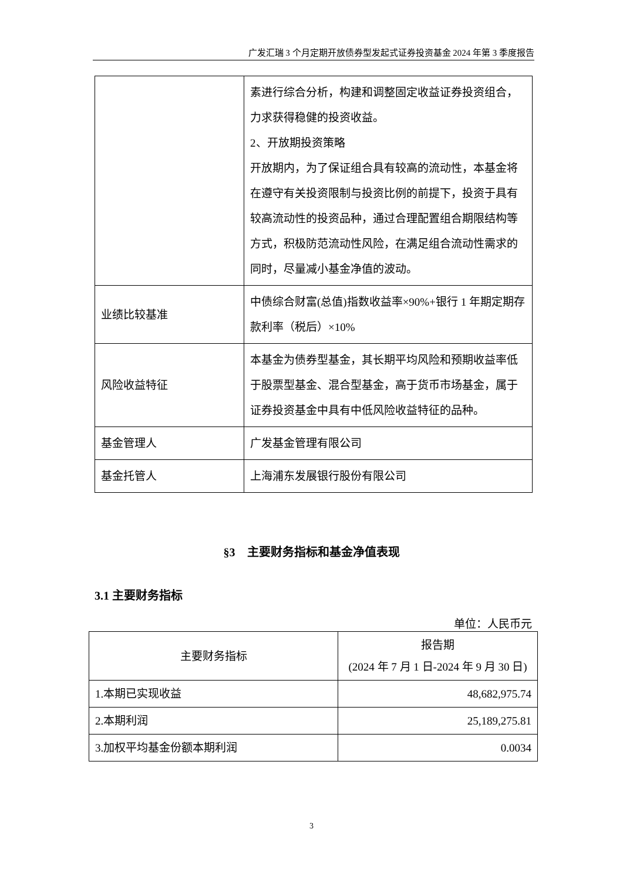广发汇瑞 3 个月定期开放债券型发起式证券投资基金 2024 年第 3 季度报告
| | 素进行综合分析，构建和调整固定收益证券投资组合，力求获得稳健的投资收益。 2、开放期投资策略 开放期内，为了保证组合具有较高的流动性，本基金将在遵守有关投资限制与投资比例的前提下，投资于具有较高流动性的投资品种，通过合理配置组合期限结构等方式，积极防范流动性风险，在满足组合流动性需求的同时，尽量减小基金净值的波动。 |
| 业绩比较基准 | 中债综合财富(总值)指数收益率×90%+银行 1 年期定期存款利率（税后）×10% |
| 风险收益特征 | 本基金为债券型基金，其长期平均风险和预期收益率低于股票型基金、混合型基金，高于货币市场基金，属于证券投资基金中具有中低风险收益特征的品种。 |
| 基金管理人 | 广发基金管理有限公司 |
| 基金托管人 | 上海浦东发展银行股份有限公司 |
§3　主要财务指标和基金净值表现
3.1 主要财务指标
单位：人民币元
| 主要财务指标 | 报告期 (2024 年 7 月 1 日-2024 年 9 月 30 日) |
| 1.本期已实现收益 | 48,682,975.74 |
| 2.本期利润 | 25,189,275.81 |
| 3.加权平均基金份额本期利润 | 0.0034 |
3